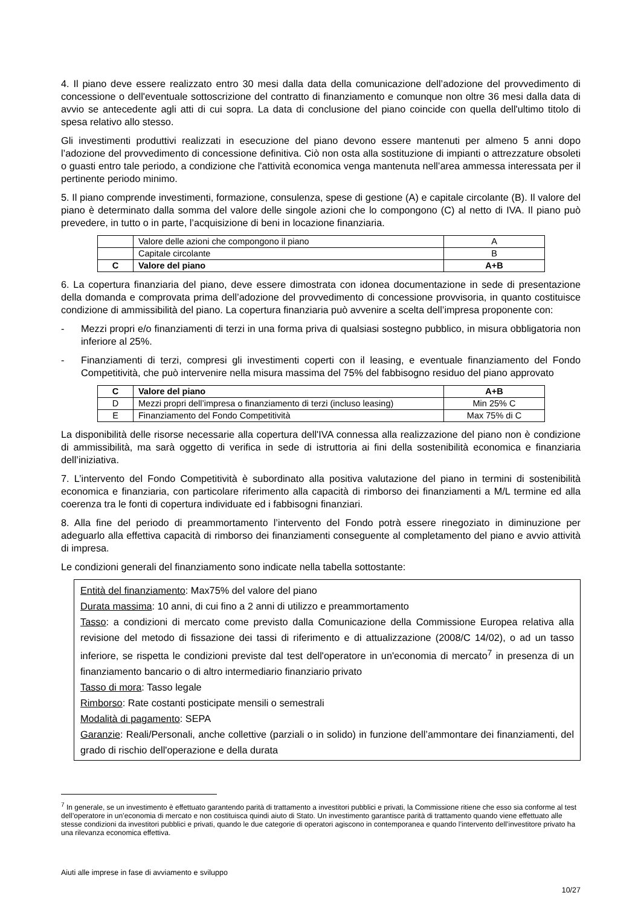4. Il piano deve essere realizzato entro 30 mesi dalla data della comunicazione dell’adozione del provvedimento di concessione o dell'eventuale sottoscrizione del contratto di finanziamento e comunque non oltre 36 mesi dalla data di avvio se antecedente agli atti di cui sopra. La data di conclusione del piano coincide con quella dell'ultimo titolo di spesa relativo allo stesso.
Gli investimenti produttivi realizzati in esecuzione del piano devono essere mantenuti per almeno 5 anni dopo l’adozione del provvedimento di concessione definitiva. Ciò non osta alla sostituzione di impianti o attrezzature obsoleti o guasti entro tale periodo, a condizione che l'attività economica venga mantenuta nell’area ammessa interessata per il pertinente periodo minimo.
5. Il piano comprende investimenti, formazione, consulenza, spese di gestione (A) e capitale circolante (B). Il valore del piano è determinato dalla somma del valore delle singole azioni che lo compongono (C) al netto di IVA. Il piano può prevedere, in tutto o in parte, l’acquisizione di beni in locazione finanziaria.
| | Valore delle azioni che compongono il piano | A |
| | Capitale circolante | B |
| C | Valore del piano | A+B |
6. La copertura finanziaria del piano, deve essere dimostrata con idonea documentazione in sede di presentazione della domanda e comprovata prima dell’adozione del provvedimento di concessione provvisoria, in quanto costituisce condizione di ammissibilità del piano. La copertura finanziaria può avvenire a scelta dell’impresa proponente con:
- Mezzi propri e/o finanziamenti di terzi in una forma priva di qualsiasi sostegno pubblico, in misura obbligatoria non inferiore al 25%.
- Finanziamenti di terzi, compresi gli investimenti coperti con il leasing, e eventuale finanziamento del Fondo Competitività, che può intervenire nella misura massima del 75% del fabbisogno residuo del piano approvato
| C | Valore del piano | A+B |
| D | Mezzi propri dell’impresa o finanziamento di terzi (incluso leasing) | Min 25% C |
| E | Finanziamento del Fondo Competitività | Max 75% di C |
La disponibilità delle risorse necessarie alla copertura dell'IVA connessa alla realizzazione del piano non è condizione di ammissibilità, ma sarà oggetto di verifica in sede di istruttoria ai fini della sostenibilità economica e finanziaria dell’iniziativa.
7. L’intervento del Fondo Competitività è subordinato alla positiva valutazione del piano in termini di sostenibilità economica e finanziaria, con particolare riferimento alla capacità di rimborso dei finanziamenti a M/L termine ed alla coerenza tra le fonti di copertura individuate ed i fabbisogni finanziari.
8. Alla fine del periodo di preammortamento l’intervento del Fondo potrà essere rinegoziato in diminuzione per adeguarlo alla effettiva capacità di rimborso dei finanziamenti conseguente al completamento del piano e avvio attività di impresa.
Le condizioni generali del finanziamento sono indicate nella tabella sottostante:
Entità del finanziamento: Max75% del valore del piano
Durata massima: 10 anni, di cui fino a 2 anni di utilizzo e preammortamento
Tasso: a condizioni di mercato come previsto dalla Comunicazione della Commissione Europea relativa alla revisione del metodo di fissazione dei tassi di riferimento e di attualizzazione (2008/C 14/02), o ad un tasso inferiore, se rispetta le condizioni previste dal test dell'operatore in un'economia di mercato<sup>7</sup> in presenza di un finanziamento bancario o di altro intermediario finanziario privato
Tasso di mora: Tasso legale
Rimborso: Rate costanti posticipate mensili o semestrali
Modalità di pagamento: SEPA
Garanzie: Reali/Personali, anche collettive (parziali o in solido) in funzione dell’ammontare dei finanziamenti, del grado di rischio dell'operazione e della durata
<sup>7</sup> In generale, se un investimento è effettuato garantendo parità di trattamento a investitori pubblici e privati, la Commissione ritiene che esso sia conforme al test dell’operatore in un’economia di mercato e non costituisca quindi aiuto di Stato. Un investimento garantisce parità di trattamento quando viene effettuato alle stesse condizioni da investitori pubblici e privati, quando le due categorie di operatori agiscono in contemporanea e quando l’intervento dell’investitore privato ha una rilevanza economica effettiva.
Aiuti alle imprese in fase di avviamento e sviluppo
10/27